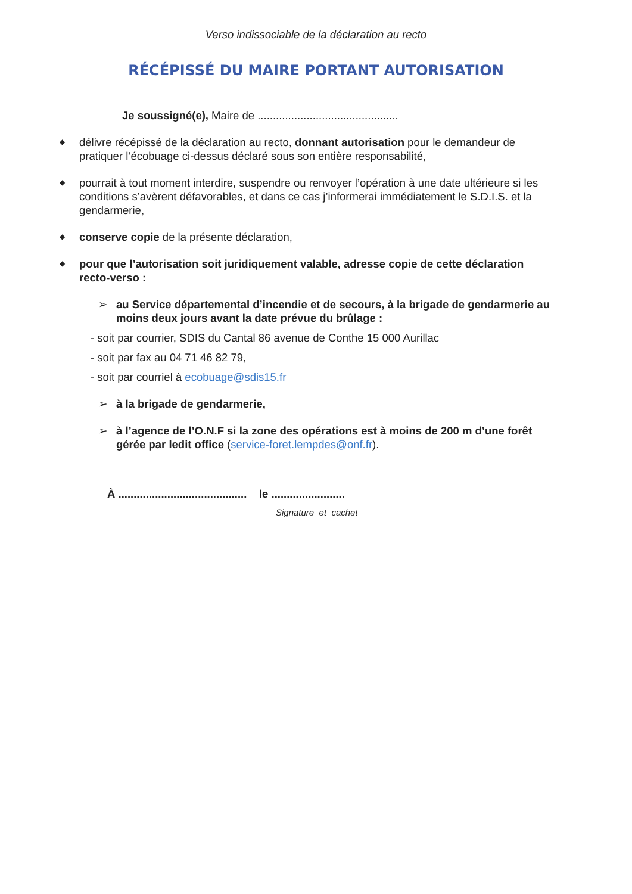Verso indissociable de la déclaration au recto
RÉCÉPISSÉ DU MAIRE PORTANT AUTORISATION
Je soussigné(e), Maire de ..............................................
◆
délivre récépissé de la déclaration au recto, donnant autorisation pour le demandeur de pratiquer l’écobuage ci-dessus déclaré sous son entière responsabilité,
◆
pourrait à tout moment interdire, suspendre ou renvoyer l’opération à une date ultérieure si les conditions s’avèrent défavorables, et dans ce cas j’informerai immédiatement le S.D.I.S. et la gendarmerie,
◆
conserve copie de la présente déclaration,
◆
pour que l’autorisation soit juridiquement valable, adresse copie de cette déclaration recto-verso :
➢ au Service départemental d’incendie et de secours, à la brigade de gendarmerie au moins deux jours avant la date prévue du brûlage :
- soit par courrier, SDIS du Cantal 86 avenue de Conthe 15 000 Aurillac
- soit par fax au 04 71 46 82 79,
- soit par courriel à ecobuage@sdis15.fr
➢ à la brigade de gendarmerie,
➢ à l’agence de l’O.N.F si la zone des opérations est à moins de 200 m d’une forêt gérée par ledit office (service-foret.lempdes@onf.fr).
À .......................................... le ........................
Signature et cachet